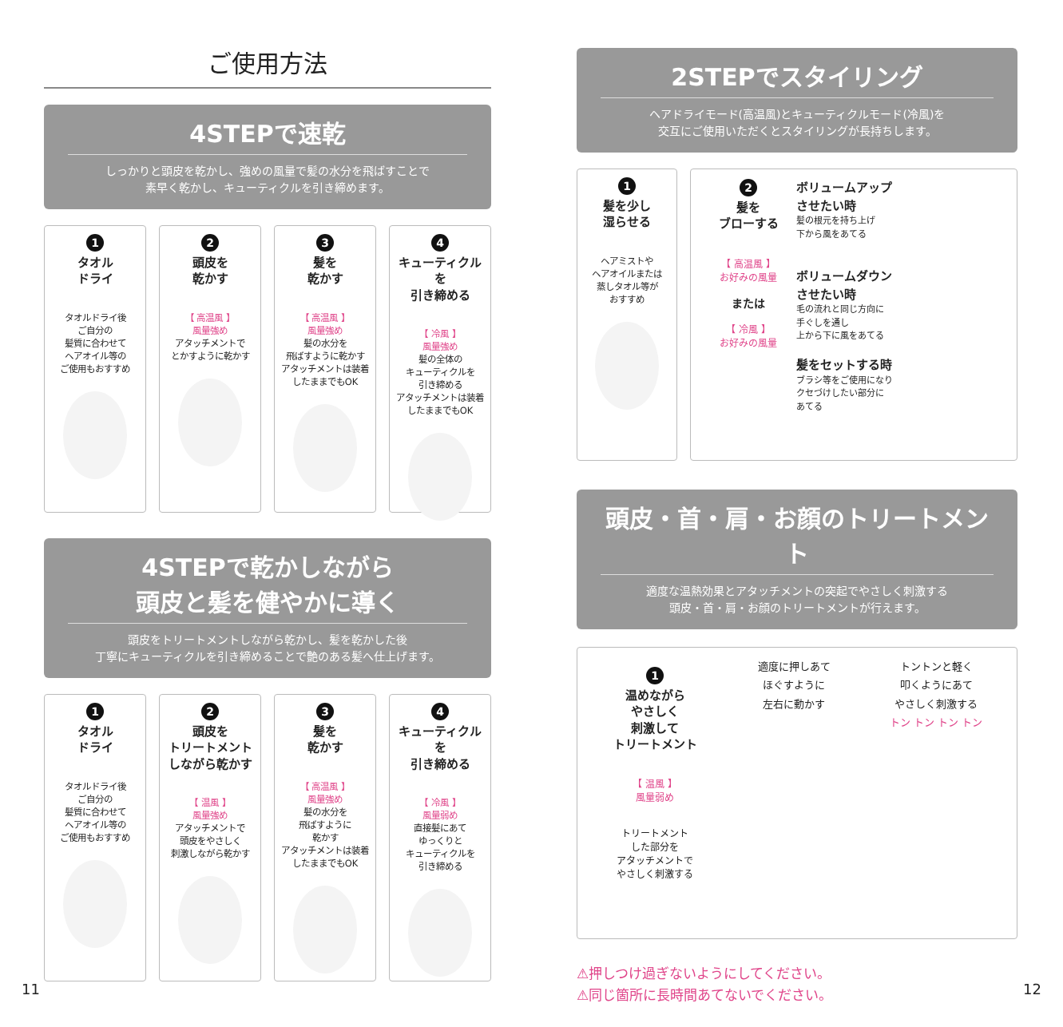ご使用方法
4STEPで速乾
しっかりと頭皮を乾かし、強めの風量で髪の水分を飛ばすことで
素早く乾かし、キューティクルを引き締めます。
1
タオル
ドライ
タオルドライ後
ご自分の
髪質に合わせて
ヘアオイル等の
ご使用もおすすめ
2
頭皮を
乾かす
【 高温風 】
風量強め
アタッチメントで
とかすように乾かす
3
髪を
乾かす
【 高温風 】
風量強め
髪の水分を
飛ばすように乾かす
アタッチメントは装着
したままでもOK
4
キューティクルを
引き締める
【 冷風 】
風量強め
髪の全体の
キューティクルを
引き締める
アタッチメントは装着
したままでもOK
4STEPで乾かしながら
頭皮と髪を健やかに導く
頭皮をトリートメントしながら乾かし、髪を乾かした後
丁寧にキューティクルを引き締めることで艶のある髪へ仕上げます。
1
タオル
ドライ
タオルドライ後
ご自分の
髪質に合わせて
ヘアオイル等の
ご使用もおすすめ
2
頭皮を
トリートメント
しながら乾かす
【 温風 】
風量強め
アタッチメントで
頭皮をやさしく
刺激しながら乾かす
3
髪を
乾かす
【 高温風 】
風量強め
髪の水分を
飛ばすように
乾かす
アタッチメントは装着
したままでもOK
4
キューティクルを
引き締める
【 冷風 】
風量弱め
直接髪にあて
ゆっくりと
キューティクルを
引き締める
11
2STEPでスタイリング
ヘアドライモード(高温風)とキューティクルモード(冷風)を
交互にご使用いただくとスタイリングが長持ちします。
1
髪を少し
湿らせる
ヘアミストや
ヘアオイルまたは
蒸しタオル等が
おすすめ
2
髪を
ブローする
【 高温風 】
お好みの風量
または
【 冷風 】
お好みの風量
ボリュームアップ
させたい時
髪の根元を持ち上げ
下から風をあてる
ボリュームダウン
させたい時
毛の流れと同じ方向に
手ぐしを通し
上から下に風をあてる
髪をセットする時
ブラシ等をご使用になり
クセづけしたい部分に
あてる
頭皮・首・肩・お顔のトリートメント
適度な温熱効果とアタッチメントの突起でやさしく刺激する
頭皮・首・肩・お顔のトリートメントが行えます。
1
温めながら
やさしく
刺激して
トリートメント
【 温風 】
風量弱め
トリートメント
した部分を
アタッチメントで
やさしく刺激する
適度に押しあて
ほぐすように
左右に動かす
トントンと軽く
叩くようにあて
やさしく刺激する
トン トン トン トン
⚠押しつけ過ぎないようにしてください。
⚠同じ箇所に長時間あてないでください。
12